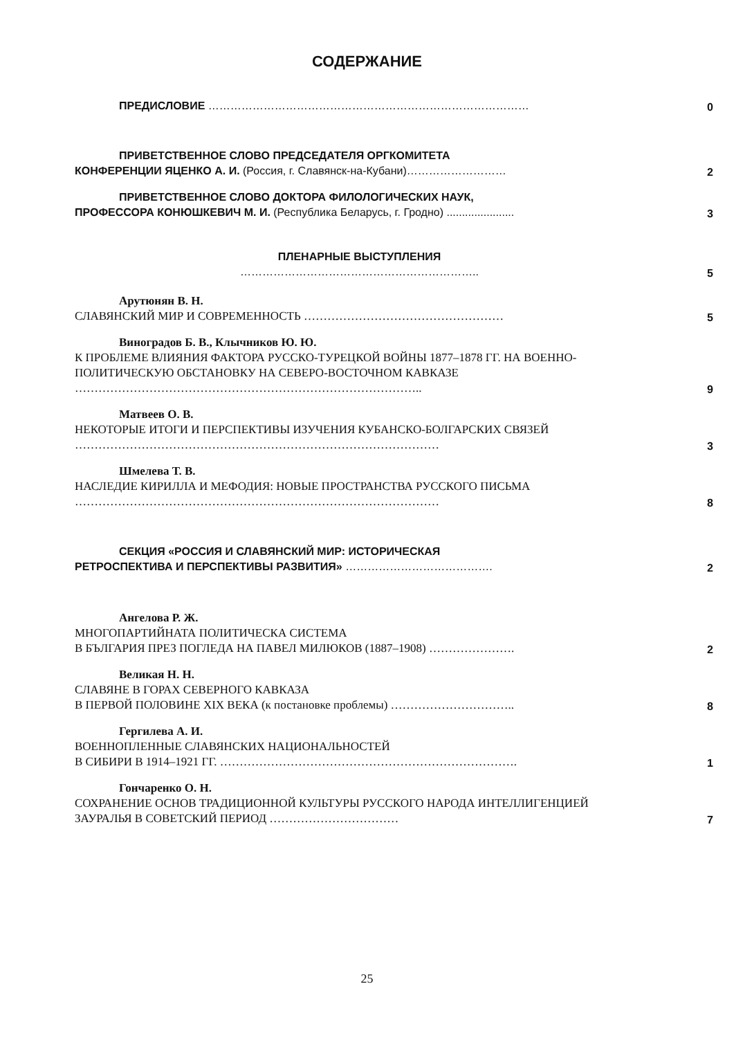СОДЕРЖАНИЕ
ПРЕДИСЛОВИЕ ……………………………………………………………………………
0
ПРИВЕТСТВЕННОЕ СЛОВО ПРЕДСЕДАТЕЛЯ ОРГКОМИТЕТА
КОНФЕРЕНЦИИ ЯЦЕНКО А. И. (Россия, г. Славянск-на-Кубани)………………………
2
ПРИВЕТСТВЕННОЕ СЛОВО ДОКТОРА ФИЛОЛОГИЧЕСКИХ НАУК,
ПРОФЕССОРА КОНЮШКЕВИЧ М. И. (Республика Беларусь, г. Гродно) ......................
3
ПЛЕНАРНЫЕ ВЫСТУПЛЕНИЯ
………………………………………………………..
5
Арутюнян В. Н.
СЛАВЯНСКИЙ МИР И СОВРЕМЕННОСТЬ ……………………………………………
5
Виноградов Б. В., Клычников Ю. Ю.
К ПРОБЛЕМЕ ВЛИЯНИЯ ФАКТОРА РУССКО-ТУРЕЦКОЙ ВОЙНЫ 1877–1878 ГГ. НА ВОЕННО-ПОЛИТИЧЕСКУЮ ОБСТАНОВКУ НА СЕВЕРО-ВОСТОЧНОМ КАВКАЗЕ ……………………………………………………………………………..
9
Матвеев О. В.
НЕКОТОРЫЕ ИТОГИ И ПЕРСПЕКТИВЫ ИЗУЧЕНИЯ КУБАНСКО-БОЛГАРСКИХ СВЯЗЕЙ …………………………………………………………………………………
3
Шмелева Т. В.
НАСЛЕДИЕ КИРИЛЛА И МЕФОДИЯ: НОВЫЕ ПРОСТРАНСТВА РУССКОГО ПИСЬМА …………………………………………………………………………………
8
СЕКЦИЯ «РОССИЯ И СЛАВЯНСКИЙ МИР: ИСТОРИЧЕСКАЯ
РЕТРОСПЕКТИВА И ПЕРСПЕКТИВЫ РАЗВИТИЯ» ………………………………….
2
Ангелова Р. Ж.
МНОГОПАРТИЙНАТА ПОЛИТИЧЕСКА СИСТЕМА
В БЪЛГАРИЯ ПРЕЗ ПОГЛЕДА НА ПАВЕЛ МИЛЮКОВ (1887–1908) ………………….
2
Великая Н. Н.
СЛАВЯНЕ В ГОРАХ СЕВЕРНОГО КАВКАЗА
В ПЕРВОЙ ПОЛОВИНЕ XIX ВЕКА (к постановке проблемы) …………………………..
8
Гергилева А. И.
ВОЕННОПЛЕННЫЕ СЛАВЯНСКИХ НАЦИОНАЛЬНОСТЕЙ
В СИБИРИ В 1914–1921 ГГ. ………………………………………………………………….
1
Гончаренко О. Н.
СОХРАНЕНИЕ ОСНОВ ТРАДИЦИОННОЙ КУЛЬТУРЫ РУССКОГО НАРОДА ИНТЕЛЛИГЕНЦИЕЙ ЗАУРАЛЬЯ В СОВЕТСКИЙ ПЕРИОД ……………………………
7
25